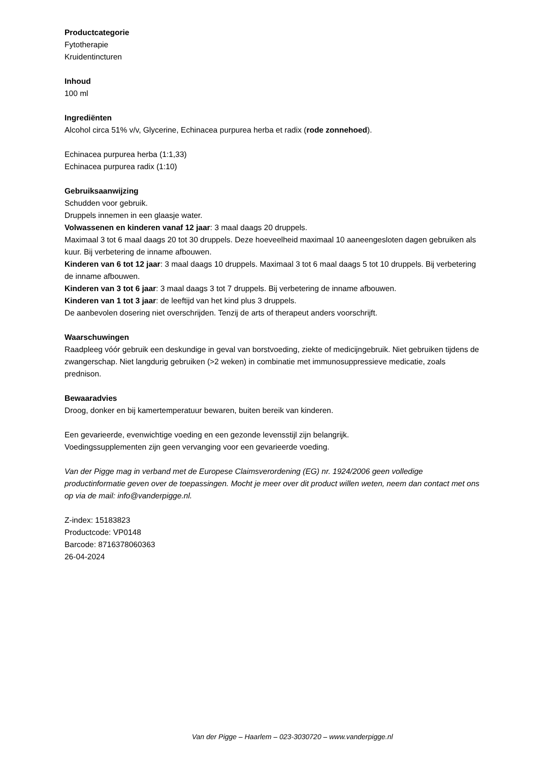Productcategorie
Fytotherapie
Kruidentincturen
Inhoud
100 ml
Ingrediënten
Alcohol circa 51% v/v, Glycerine, Echinacea purpurea herba et radix (rode zonnehoed).
Echinacea purpurea herba (1:1,33)
Echinacea purpurea radix (1:10)
Gebruiksaanwijzing
Schudden voor gebruik.
Druppels innemen in een glaasje water.
Volwassenen en kinderen vanaf 12 jaar: 3 maal daags 20 druppels.
Maximaal 3 tot 6 maal daags 20 tot 30 druppels. Deze hoeveelheid maximaal 10 aaneengesloten dagen gebruiken als kuur. Bij verbetering de inname afbouwen.
Kinderen van 6 tot 12 jaar: 3 maal daags 10 druppels. Maximaal 3 tot 6 maal daags 5 tot 10 druppels. Bij verbetering de inname afbouwen.
Kinderen van 3 tot 6 jaar: 3 maal daags 3 tot 7 druppels. Bij verbetering de inname afbouwen.
Kinderen van 1 tot 3 jaar: de leeftijd van het kind plus 3 druppels.
De aanbevolen dosering niet overschrijden. Tenzij de arts of therapeut anders voorschrijft.
Waarschuwingen
Raadpleeg vóór gebruik een deskundige in geval van borstvoeding, ziekte of medicijngebruik. Niet gebruiken tijdens de zwangerschap. Niet langdurig gebruiken (>2 weken) in combinatie met immunosuppressieve medicatie, zoals prednison.
Bewaaradvies
Droog, donker en bij kamertemperatuur bewaren, buiten bereik van kinderen.
Een gevarieerde, evenwichtige voeding en een gezonde levensstijl zijn belangrijk.
Voedingssupplementen zijn geen vervanging voor een gevarieerde voeding.
Van der Pigge mag in verband met de Europese Claimsverordening (EG) nr. 1924/2006 geen volledige productinformatie geven over de toepassingen. Mocht je meer over dit product willen weten, neem dan contact met ons op via de mail: info@vanderpigge.nl.
Z-index: 15183823
Productcode: VP0148
Barcode: 8716378060363
26-04-2024
Van der Pigge – Haarlem – 023-3030720 – www.vanderpigge.nl